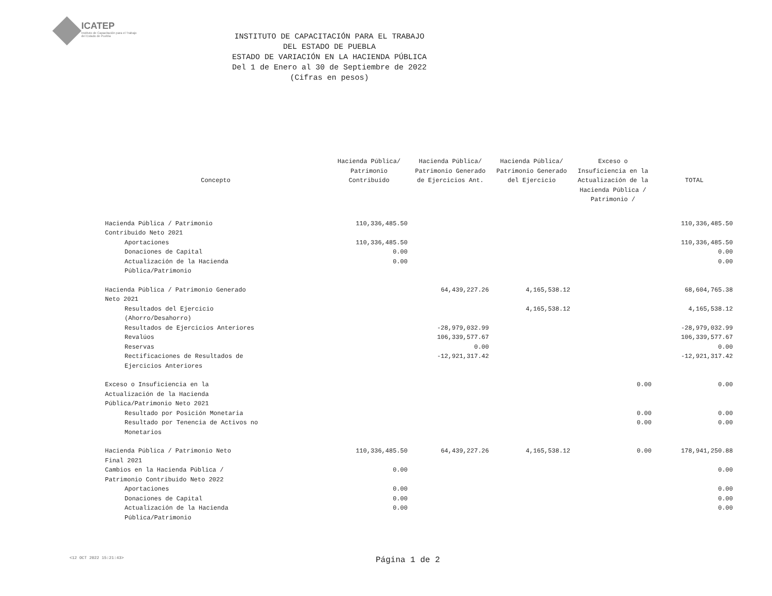ICATEP
Instituto de Capacitación para el Trabajo del Estado de Puebla
INSTITUTO DE CAPACITACIÓN PARA EL TRABAJO
DEL ESTADO DE PUEBLA
ESTADO DE VARIACIÓN EN LA HACIENDA PÚBLICA
Del 1 de Enero al 30 de Septiembre de 2022
(Cifras en pesos)
| Concepto | Hacienda Pública/ Patrimonio Contribuído | Hacienda Pública/ Patrimonio Generado de Ejercicios Ant. | Hacienda Pública/ Patrimonio Generado del Ejercicio | Exceso o Insuficiencia en la Actualización de la Hacienda Pública / Patrimonio / | TOTAL |
| --- | --- | --- | --- | --- | --- |
| Hacienda Pública / Patrimonio Contribuido Neto 2021 | 110,336,485.50 | | | | 110,336,485.50 |
| Aportaciones | 110,336,485.50 | | | | 110,336,485.50 |
| Donaciones de Capital | 0.00 | | | | 0.00 |
| Actualización de la Hacienda Pública/Patrimonio | 0.00 | | | | 0.00 |
| Hacienda Pública / Patrimonio Generado Neto 2021 | | 64,439,227.26 | 4,165,538.12 | | 68,604,765.38 |
| Resultados del Ejercicio (Ahorro/Desahorro) | | | 4,165,538.12 | | 4,165,538.12 |
| Resultados de Ejercicios Anteriores | | -28,979,032.99 | | | -28,979,032.99 |
| Revalúos | | 106,339,577.67 | | | 106,339,577.67 |
| Reservas | | 0.00 | | | 0.00 |
| Rectificaciones de Resultados de Ejercicios Anteriores | | -12,921,317.42 | | | -12,921,317.42 |
| Exceso o Insuficiencia en la Actualización de la Hacienda Pública/Patrimonio Neto 2021 | | | | 0.00 | 0.00 |
| Resultado por Posición Monetaria | | | | 0.00 | 0.00 |
| Resultado por Tenencia de Activos no Monetarios | | | | 0.00 | 0.00 |
| Hacienda Pública / Patrimonio Neto Final 2021 | 110,336,485.50 | 64,439,227.26 | 4,165,538.12 | 0.00 | 178,941,250.88 |
| Cambios en la Hacienda Pública / Patrimonio Contribuido Neto 2022 | 0.00 | | | | 0.00 |
| Aportaciones | 0.00 | | | | 0.00 |
| Donaciones de Capital | 0.00 | | | | 0.00 |
| Actualización de la Hacienda Pública/Patrimonio | 0.00 | | | | 0.00 |
<12 OCT 2022 15:21:43> Página 1 de 2